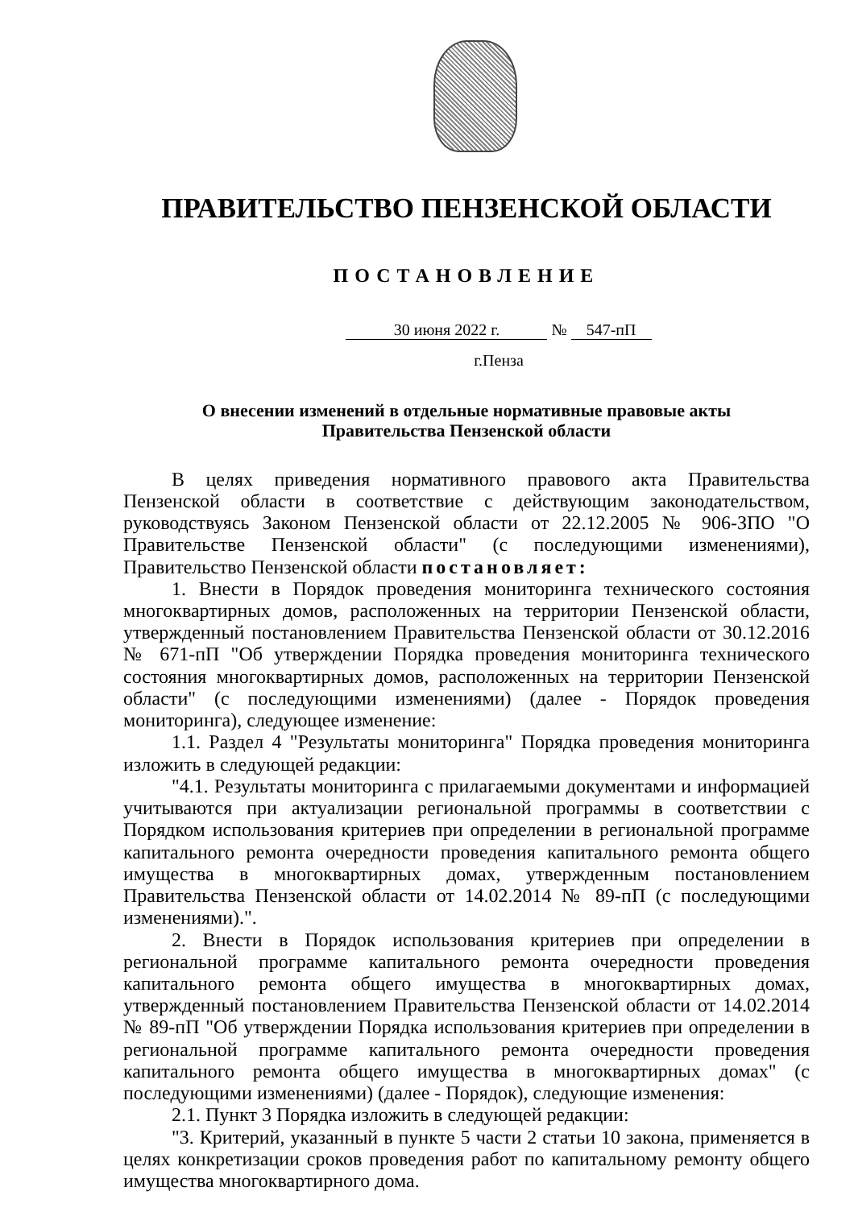ПРАВИТЕЛЬСТВО ПЕНЗЕНСКОЙ ОБЛАСТИ
ПОСТАНОВЛЕНИЕ
30 июня 2022 г. № 547-пП
г.Пенза
О внесении изменений в отдельные нормативные правовые акты
Правительства Пензенской области
В целях приведения нормативного правового акта Правительства Пензенской области в соответствие с действующим законодательством, руководствуясь Законом Пензенской области от 22.12.2005 № 906-ЗПО "О Правительстве Пензенской области" (с последующими изменениями), Правительство Пензенской области постановляет:
1. Внести в Порядок проведения мониторинга технического состояния многоквартирных домов, расположенных на территории Пензенской области, утвержденный постановлением Правительства Пензенской области от 30.12.2016 № 671-пП "Об утверждении Порядка проведения мониторинга технического состояния многоквартирных домов, расположенных на территории Пензенской области" (с последующими изменениями) (далее - Порядок проведения мониторинга), следующее изменение:
1.1. Раздел 4 "Результаты мониторинга" Порядка проведения мониторинга изложить в следующей редакции:
"4.1. Результаты мониторинга с прилагаемыми документами и информацией учитываются при актуализации региональной программы в соответствии с Порядком использования критериев при определении в региональной программе капитального ремонта очередности проведения капитального ремонта общего имущества в многоквартирных домах, утвержденным постановлением Правительства Пензенской области от 14.02.2014 № 89-пП (с последующими изменениями).".
2. Внести в Порядок использования критериев при определении в региональной программе капитального ремонта очередности проведения капитального ремонта общего имущества в многоквартирных домах, утвержденный постановлением Правительства Пензенской области от 14.02.2014 № 89-пП "Об утверждении Порядка использования критериев при определении в региональной программе капитального ремонта очередности проведения капитального ремонта общего имущества в многоквартирных домах" (с последующими изменениями) (далее - Порядок), следующие изменения:
2.1. Пункт 3 Порядка изложить в следующей редакции:
"3. Критерий, указанный в пункте 5 части 2 статьи 10 закона, применяется в целях конкретизации сроков проведения работ по капитальному ремонту общего имущества многоквартирного дома.